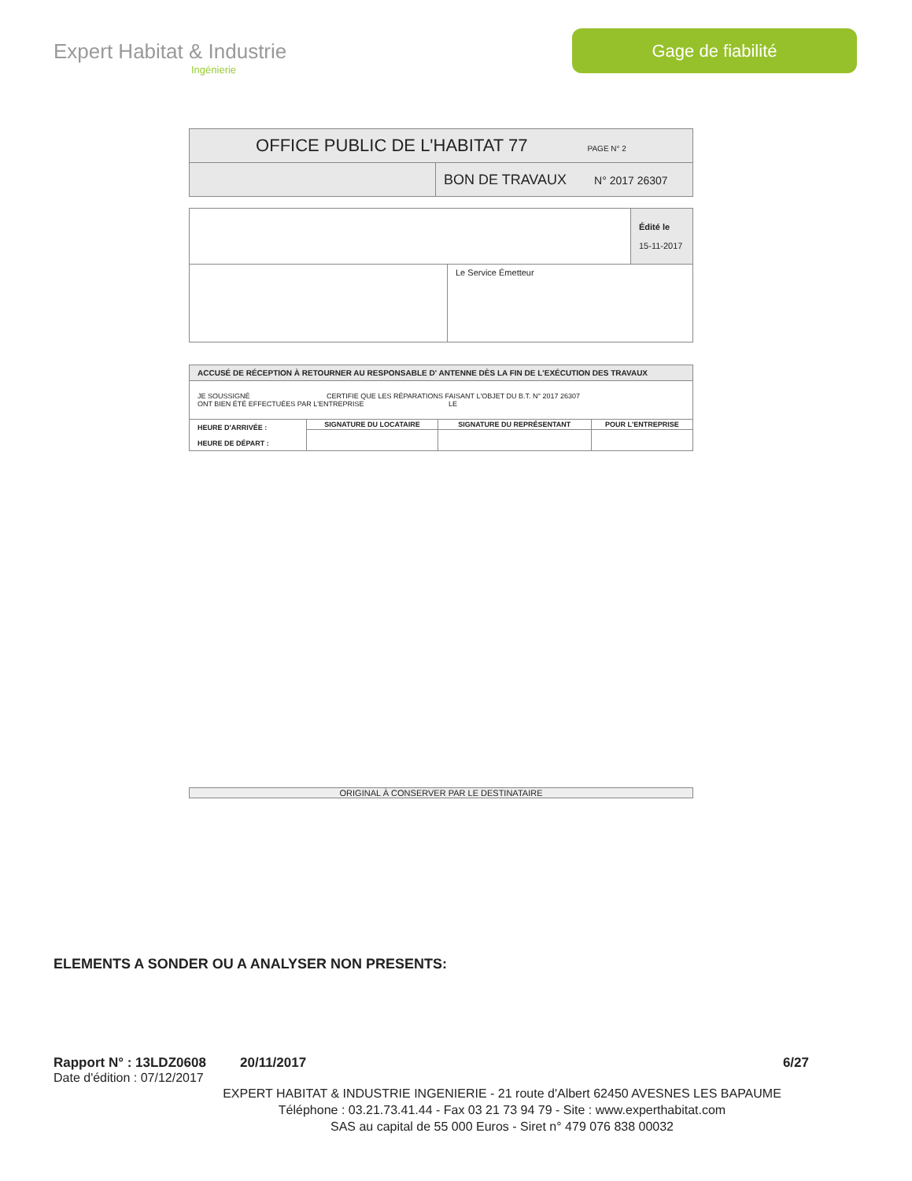Expert Habitat & Industrie
Ingénierie
Gage de fiabilité
| OFFICE PUBLIC DE L'HABITAT 77 PAGE N° 2 | |
| | BON DE TRAVAUX N° 2017 26307 |
| | | Édité le 15-11-2017 |
| | Le Service Émetteur | |
| ACCUSÉ DE RÉCEPTION À RETOURNER AU RESPONSABLE D' ANTENNE DÈS LA FIN DE L'EXÉCUTION DES TRAVAUX | | | |
| JE SOUSSIGNÉ CERTIFIE QUE LES RÉPARATIONS FAISANT L'OBJET DU B.T. N° 2017 26307 ONT BIEN ÉTÉ EFFECTUÉES PAR L'ENTREPRISE LE | | | |
| HEURE D'ARRIVÉE : HEURE DE DÉPART : | SIGNATURE DU LOCATAIRE | SIGNATURE DU REPRÉSENTANT | POUR L'ENTREPRISE |
ORIGINAL À CONSERVER PAR LE DESTINATAIRE
ELEMENTS A SONDER OU A ANALYSER NON PRESENTS:
Rapport N° : 13LDZ0608 20/11/2017 6/27
Date d'édition : 07/12/2017
EXPERT HABITAT & INDUSTRIE INGENIERIE - 21 route d'Albert 62450 AVESNES LES BAPAUME
Téléphone : 03.21.73.41.44 - Fax 03 21 73 94 79 - Site : www.experthabitat.com
SAS au capital de 55 000 Euros - Siret n° 479 076 838 00032